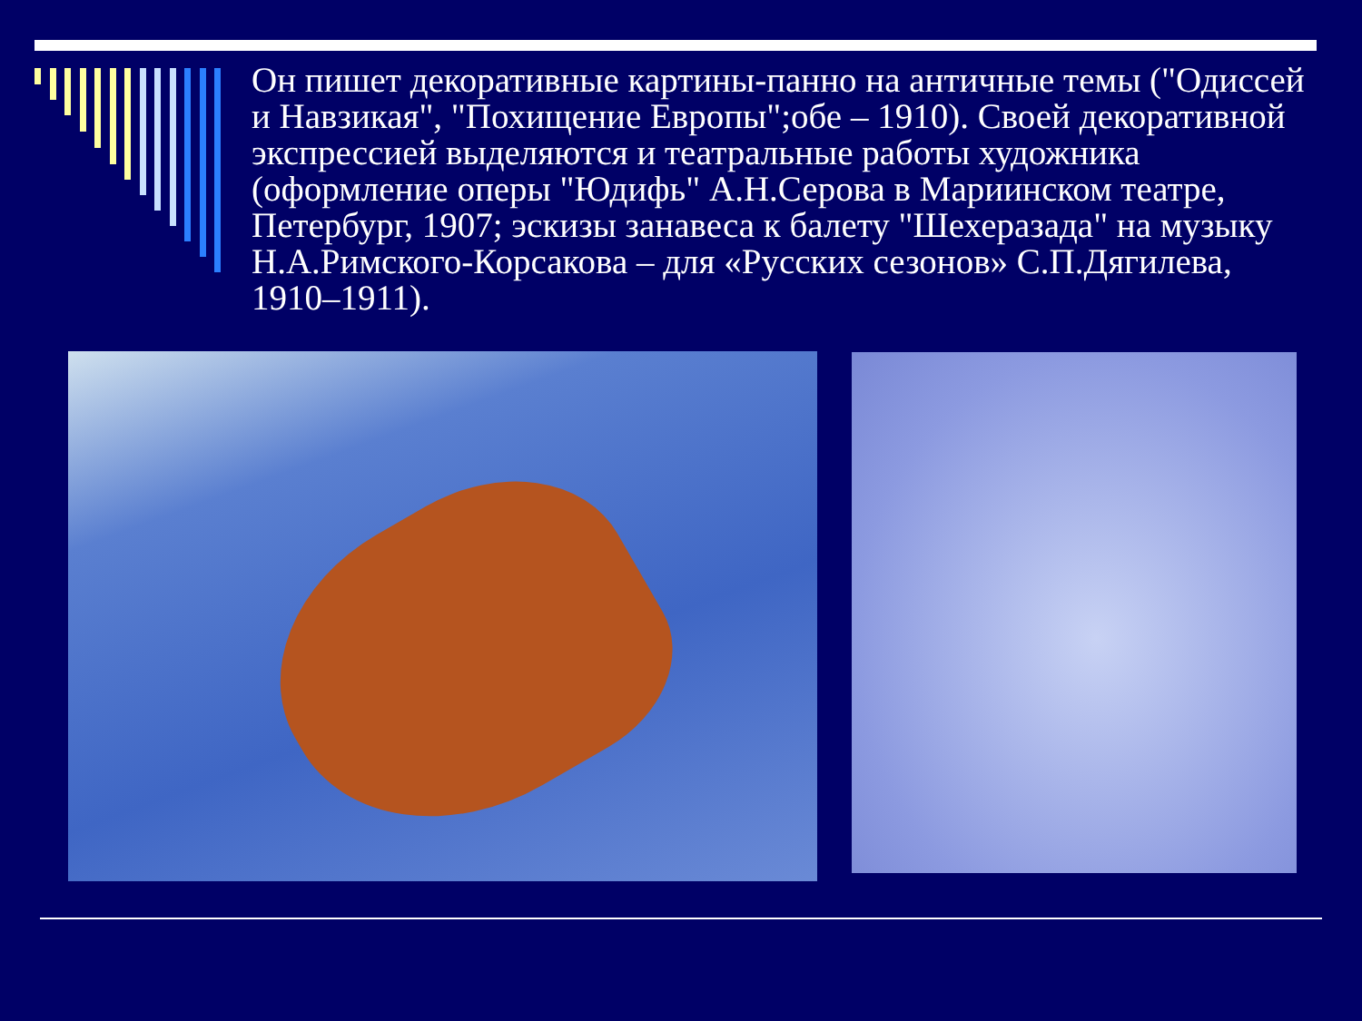Он пишет декоративные картины-панно на античные темы ("Одиссей и Навзикая", "Похищение Европы";обе – 1910). Своей декоративной экспрессией выделяются и театральные работы художника (оформление оперы "Юдифь" А.Н.Серова в Мариинском театре, Петербург, 1907; эскизы занавеса к балету "Шехеразада" на музыку Н.А.Римского-Корсакова – для «Русских сезонов» С.П.Дягилева, 1910–1911).